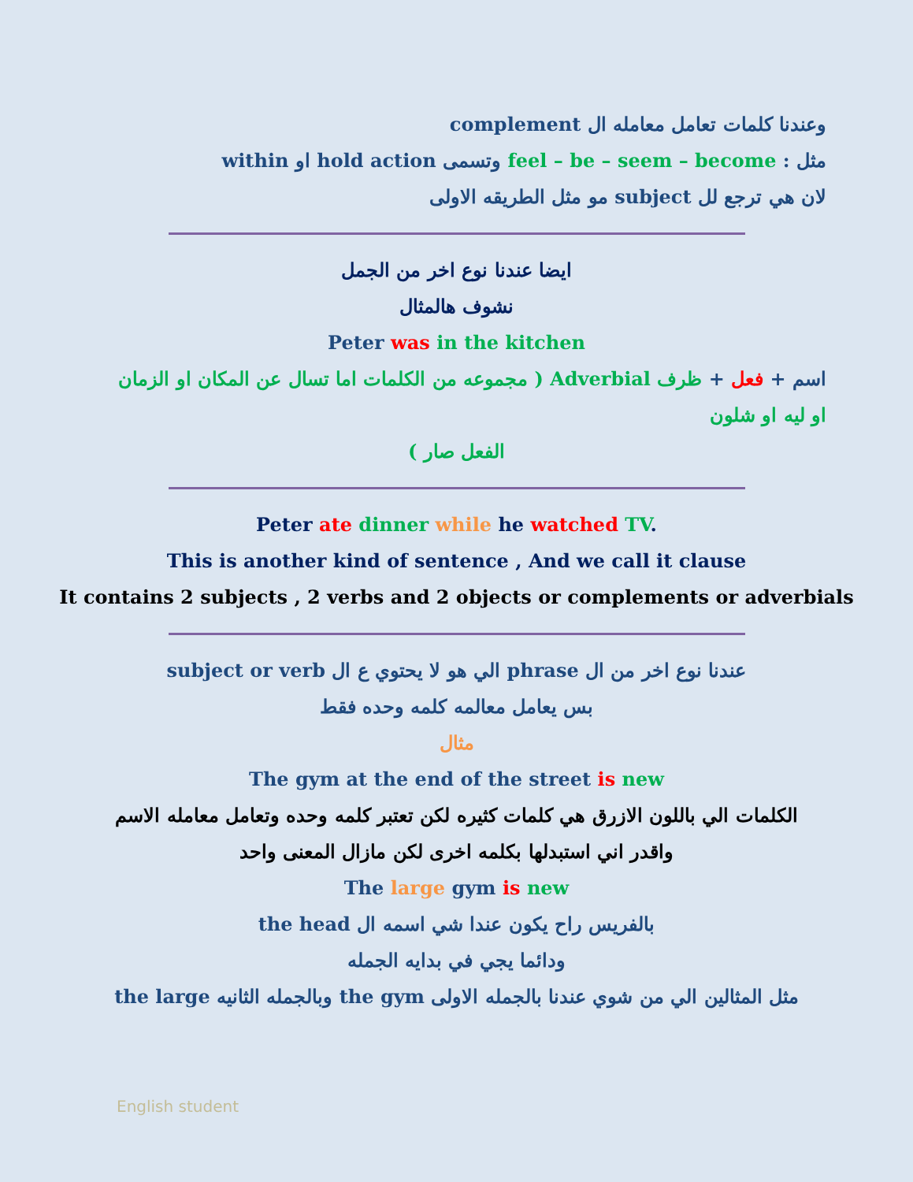وعندنا كلمات تعامل معامله ال complement
مثل : feel – be – seem – become وتسمى hold action او within
لان هي ترجع لل subject مو مثل الطريقه الاولى
ايضا عندنا نوع اخر من الجمل
نشوف هالمثال
Peter was in the kitchen
اسم + فعل + ظرف Adverbial ( مجموعه من الكلمات اما تسال عن المكان او الزمان او ليه او شلون
الفعل صار )
Peter ate dinner while he watched TV.
This is another kind of sentence , And we call it clause
It contains 2 subjects , 2 verbs and 2 objects or complements or adverbials
عندنا نوع اخر من ال phrase الي هو لا يحتوي ع ال subject or verb
بس يعامل معالمه كلمه وحده فقط
مثال
The gym at the end of the street is new
الكلمات الي باللون الازرق هي كلمات كثيره لكن تعتبر كلمه وحده وتعامل معامله الاسم
واقدر اني استبدلها بكلمه اخرى لكن مازال المعنى واحد
The large gym is new
بالفريس راح يكون عندا شي اسمه ال the head
ودائما يجي في بدايه الجمله
مثل المثالين الي من شوي عندنا بالجمله الاولى the gym وبالجمله الثانيه the large
English student